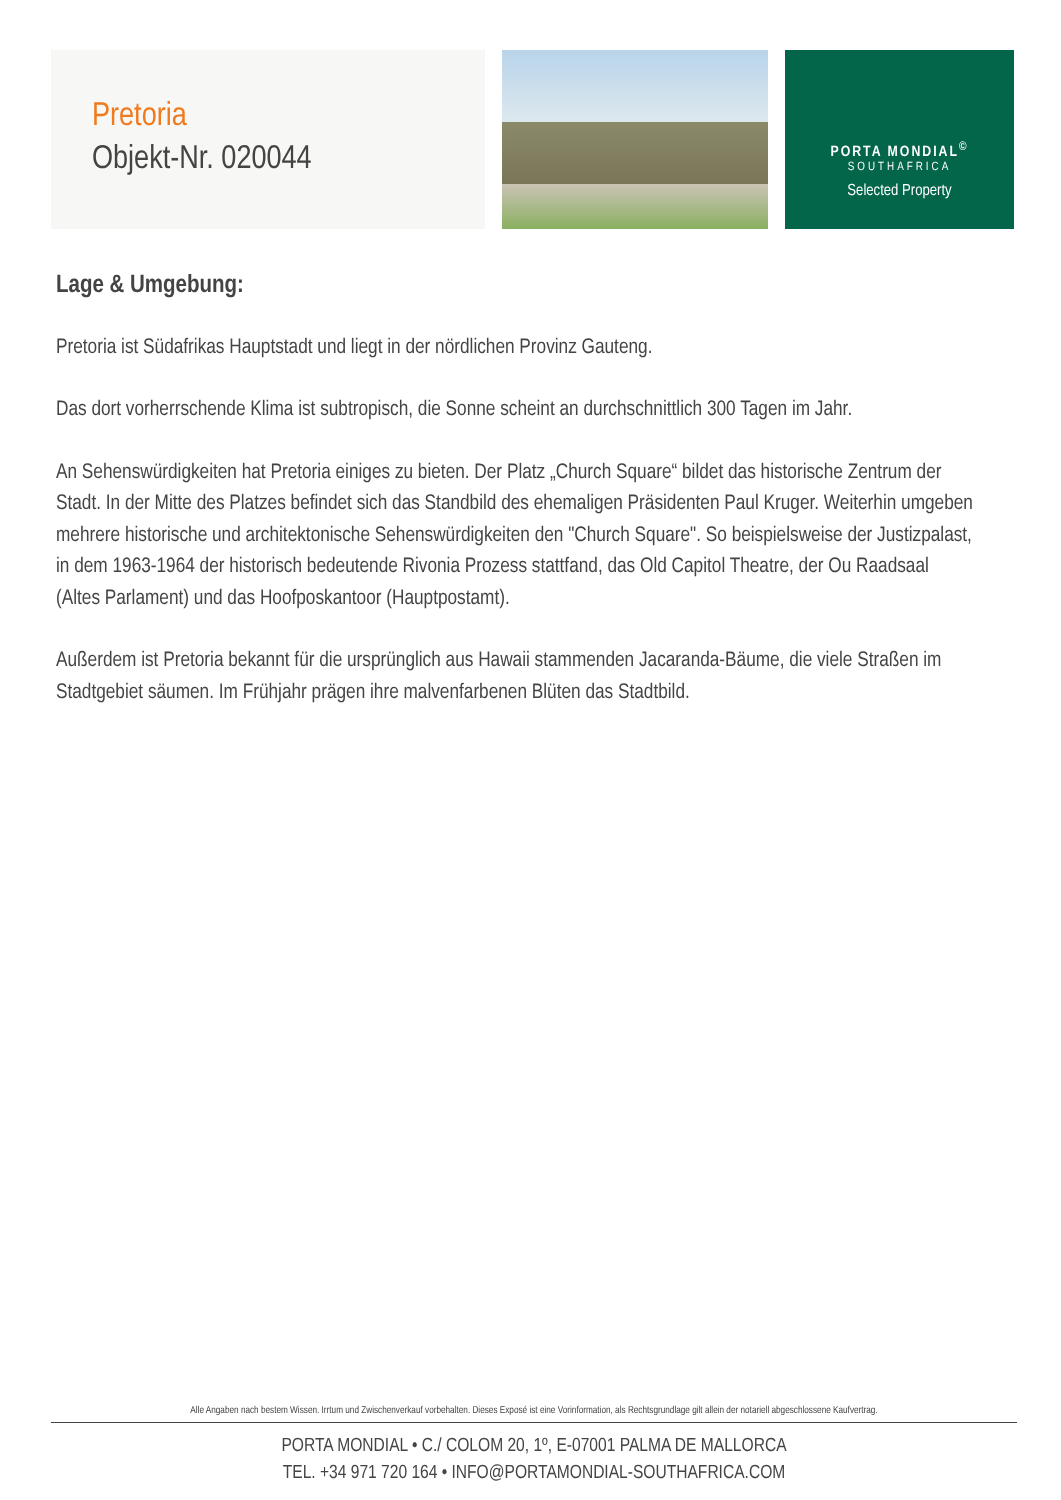Pretoria
Objekt-Nr. 020044
PORTA MONDIAL<sup>©</sup>
SOUTHAFRICA
Selected Property
Lage & Umgebung:
Pretoria ist Südafrikas Hauptstadt und liegt in der nördlichen Provinz Gauteng.
Das dort vorherrschende Klima ist subtropisch, die Sonne scheint an durchschnittlich 300 Tagen im Jahr.
An Sehenswürdigkeiten hat Pretoria einiges zu bieten. Der Platz „Church Square“ bildet das historische Zentrum der Stadt. In der Mitte des Platzes befindet sich das Standbild des ehemaligen Präsidenten Paul Kruger. Weiterhin umgeben mehrere historische und architektonische Sehenswürdigkeiten den "Church Square". So beispielsweise der Justizpalast, in dem 1963-1964 der historisch bedeutende Rivonia Prozess stattfand, das Old Capitol Theatre, der Ou Raadsaal (Altes Parlament) und das Hoofposkantoor (Hauptpostamt).
Außerdem ist Pretoria bekannt für die ursprünglich aus Hawaii stammenden Jacaranda-Bäume, die viele Straßen im Stadtgebiet säumen. Im Frühjahr prägen ihre malvenfarbenen Blüten das Stadtbild.
Alle Angaben nach bestem Wissen. Irrtum und Zwischenverkauf vorbehalten. Dieses Exposé ist eine Vorinformation, als Rechtsgrundlage gilt allein der notariell abgeschlossene Kaufvertrag.
PORTA MONDIAL • C./ COLOM 20, 1º, E-07001 PALMA DE MALLORCA
TEL. +34 971 720 164 • INFO@PORTAMONDIAL-SOUTHAFRICA.COM